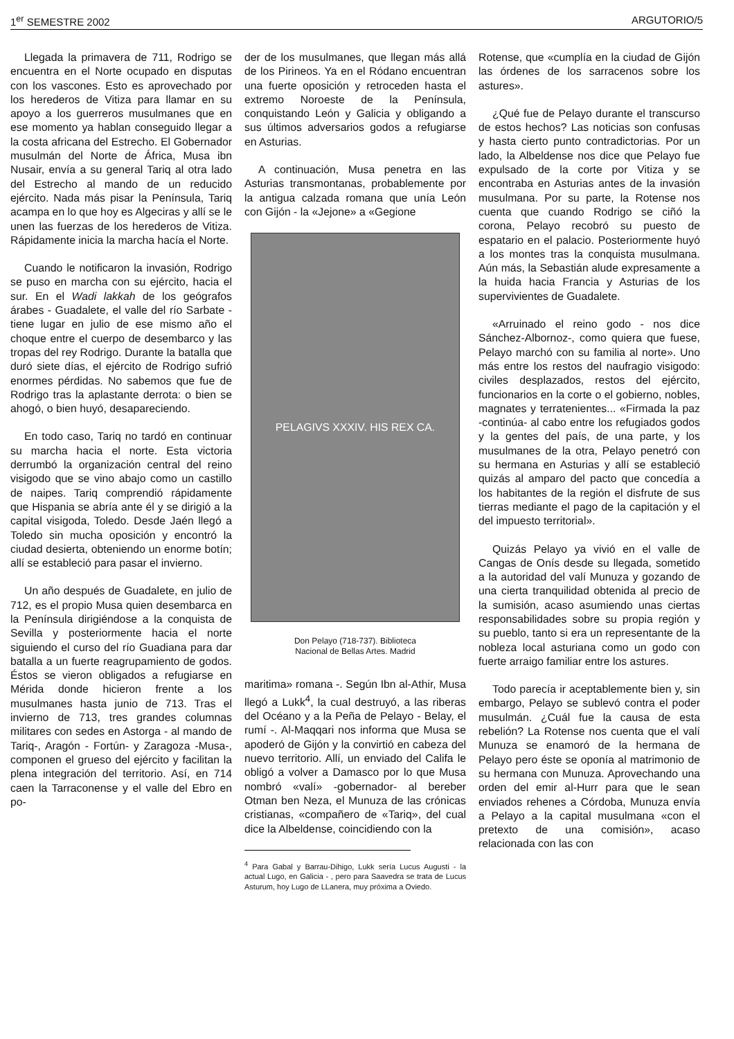1<sup>er</sup> SEMESTRE 2002 ARGUTORIO/5
Llegada la primavera de 711, Rodrigo se encuentra en el Norte ocupado en disputas con los vascones. Esto es aprovechado por los herederos de Vitiza para llamar en su apoyo a los guerreros musulmanes que en ese momento ya hablan conseguido llegar a la costa africana del Estrecho. El Gobernador musulmán del Norte de África, Musa ibn Nusair, envía a su general Tariq al otra lado del Estrecho al mando de un reducido ejército. Nada más pisar la Península, Tariq acampa en lo que hoy es Algeciras y allí se le unen las fuerzas de los herederos de Vitiza. Rápidamente inicia la marcha hacía el Norte.
Cuando le notificaron la invasión, Rodrigo se puso en marcha con su ejército, hacia el sur. En el Wadi lakkah de los geógrafos árabes - Guadalete, el valle del río Sarbate - tiene lugar en julio de ese mismo año el choque entre el cuerpo de desembarco y las tropas del rey Rodrigo. Durante la batalla que duró siete días, el ejército de Rodrigo sufrió enormes pérdidas. No sabemos que fue de Rodrigo tras la aplastante derrota: o bien se ahogó, o bien huyó, desapareciendo.
En todo caso, Tariq no tardó en continuar su marcha hacia el norte. Esta victoria derrumbó la organización central del reino visigodo que se vino abajo como un castillo de naipes. Tariq comprendió rápidamente que Hispania se abría ante él y se dirigió a la capital visigoda, Toledo. Desde Jaén llegó a Toledo sin mucha oposición y encontró la ciudad desierta, obteniendo un enorme botín; allí se estableció para pasar el invierno.
Un año después de Guadalete, en julio de 712, es el propio Musa quien desembarca en la Península dirigiéndose a la conquista de Sevilla y posteriormente hacia el norte siguiendo el curso del río Guadiana para dar batalla a un fuerte reagrupamiento de godos. Éstos se vieron obligados a refugiarse en Mérida donde hicieron frente a los musulmanes hasta junio de 713. Tras el invierno de 713, tres grandes columnas militares con sedes en Astorga - al mando de Tariq-, Aragón - Fortún- y Zaragoza -Musa-, componen el grueso del ejército y facilitan la plena integración del territorio. Así, en 714 caen la Tarraconense y el valle del Ebro en po-
der de los musulmanes, que llegan más allá de los Pirineos. Ya en el Ródano encuentran una fuerte oposición y retroceden hasta el extremo Noroeste de la Península, conquistando León y Galicia y obligando a sus últimos adversarios godos a refugiarse en Asturias.
A continuación, Musa penetra en las Asturias transmontanas, probablemente por la antigua calzada romana que unía León con Gijón - la «Jejone» a «Gegione
PELAGIVS XXXIV. HIS REX CA.
Don Pelayo (718-737). Biblioteca
Nacional de Bellas Artes. Madrid
maritima» romana -. Según Ibn al-Athir, Musa llegó a Lukk<sup>4</sup>, la cual destruyó, a las riberas del Océano y a la Peña de Pelayo - Belay, el rumí -. Al-Maqqari nos informa que Musa se apoderó de Gijón y la convirtió en cabeza del nuevo territorio. Allí, un enviado del Califa le obligó a volver a Damasco por lo que Musa nombró «valí» -gobernador- al bereber Otman ben Neza, el Munuza de las crónicas cristianas, «compañero de «Tariq», del cual dice la Albeldense, coincidiendo con la
<sup>4</sup> Para Gabal y Barrau-Dihigo, Lukk sería Lucus Augusti - la actual Lugo, en Galicia - , pero para Saavedra se trata de Lucus Asturum, hoy Lugo de LLanera, muy próxima a Oviedo.
Rotense, que «cumplía en la ciudad de Gijón las órdenes de los sarracenos sobre los astures».
¿Qué fue de Pelayo durante el transcurso de estos hechos? Las noticias son confusas y hasta cierto punto contradictorias. Por un lado, la Albeldense nos dice que Pelayo fue expulsado de la corte por Vitiza y se encontraba en Asturias antes de la invasión musulmana. Por su parte, la Rotense nos cuenta que cuando Rodrigo se ciñó la corona, Pelayo recobró su puesto de espatario en el palacio. Posteriormente huyó a los montes tras la conquista musulmana. Aún más, la Sebastián alude expresamente a la huida hacia Francia y Asturias de los supervivientes de Guadalete.
«Arruinado el reino godo - nos dice Sánchez-Albornoz-, como quiera que fuese, Pelayo marchó con su familia al norte». Uno más entre los restos del naufragio visigodo: civiles desplazados, restos del ejército, funcionarios en la corte o el gobierno, nobles, magnates y terratenientes... «Firmada la paz -continúa- al cabo entre los refugiados godos y la gentes del país, de una parte, y los musulmanes de la otra, Pelayo penetró con su hermana en Asturias y allí se estableció quizás al amparo del pacto que concedía a los habitantes de la región el disfrute de sus tierras mediante el pago de la capitación y el del impuesto territorial».
Quizás Pelayo ya vivió en el valle de Cangas de Onís desde su llegada, sometido a la autoridad del valí Munuza y gozando de una cierta tranquilidad obtenida al precio de la sumisión, acaso asumiendo unas ciertas responsabilidades sobre su propia región y su pueblo, tanto si era un representante de la nobleza local asturiana como un godo con fuerte arraigo familiar entre los astures.
Todo parecía ir aceptablemente bien y, sin embargo, Pelayo se sublevó contra el poder musulmán. ¿Cuál fue la causa de esta rebelión? La Rotense nos cuenta que el valí Munuza se enamoró de la hermana de Pelayo pero éste se oponía al matrimonio de su hermana con Munuza. Aprovechando una orden del emir al-Hurr para que le sean enviados rehenes a Córdoba, Munuza envía a Pelayo a la capital musulmana «con el pretexto de una comisión», acaso relacionada con las con